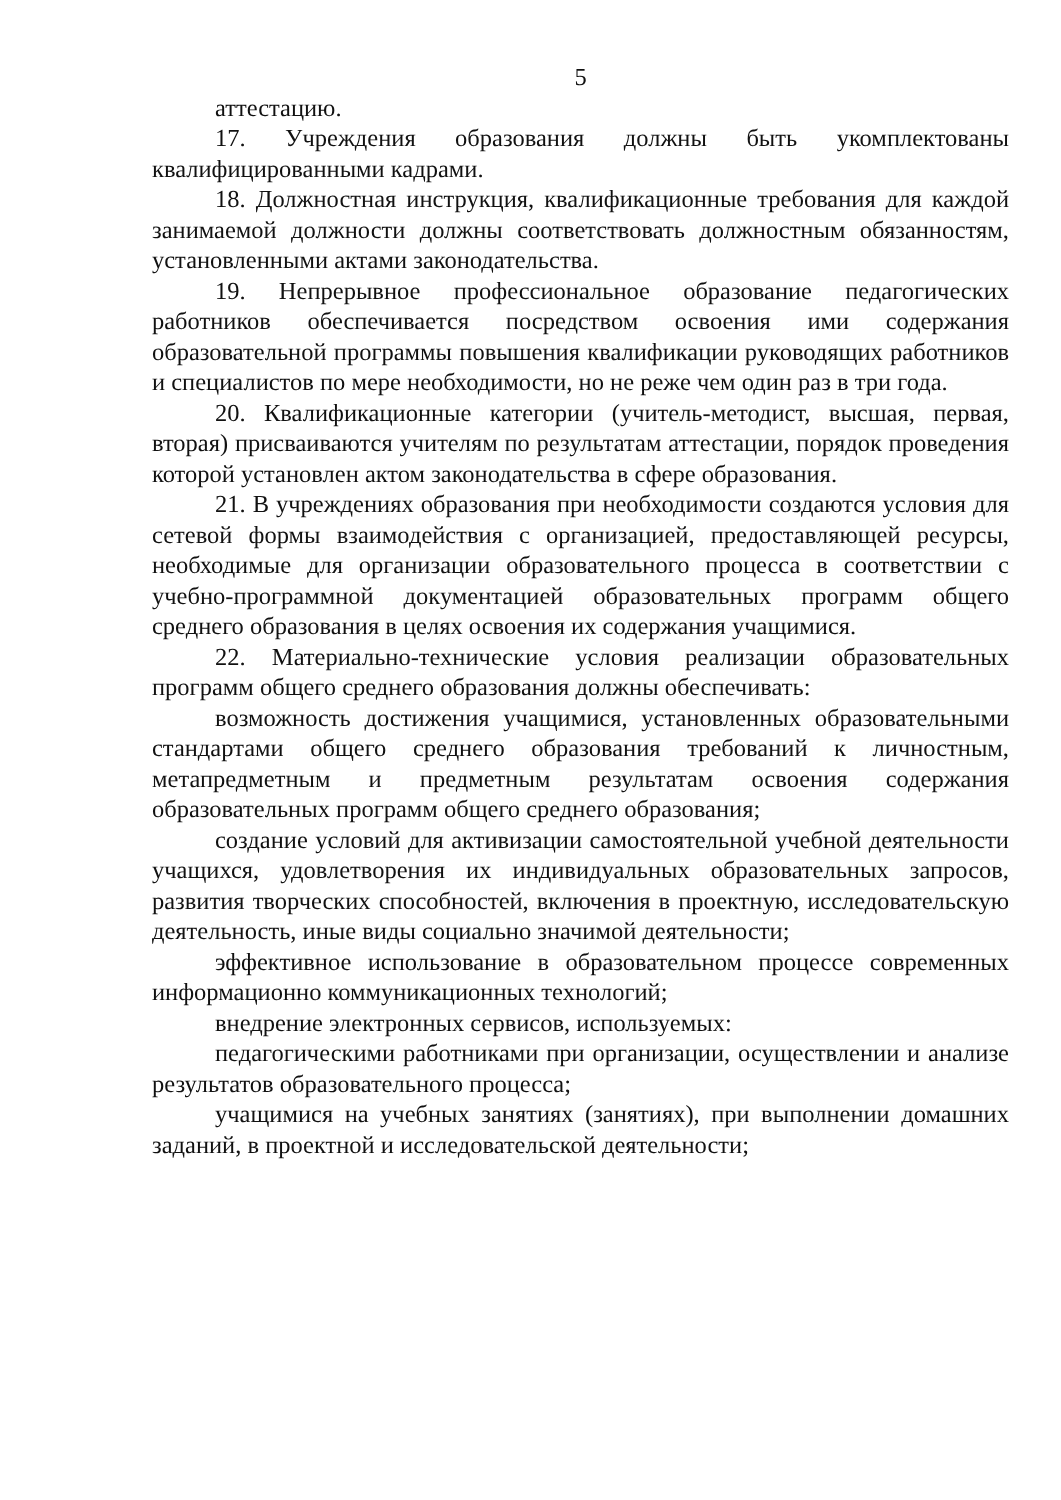5
аттестацию.
17. Учреждения образования должны быть укомплектованы квалифицированными кадрами.
18. Должностная инструкция, квалификационные требования для каждой занимаемой должности должны соответствовать должностным обязанностям, установленными актами законодательства.
19. Непрерывное профессиональное образование педагогических работников обеспечивается посредством освоения ими содержания образовательной программы повышения квалификации руководящих работников и специалистов по мере необходимости, но не реже чем один раз в три года.
20. Квалификационные категории (учитель-методист, высшая, первая, вторая) присваиваются учителям по результатам аттестации, порядок проведения которой установлен актом законодательства в сфере образования.
21. В учреждениях образования при необходимости создаются условия для сетевой формы взаимодействия с организацией, предоставляющей ресурсы, необходимые для организации образовательного процесса в соответствии с учебно-программной документацией образовательных программ общего среднего образования в целях освоения их содержания учащимися.
22. Материально-технические условия реализации образовательных программ общего среднего образования должны обеспечивать:
возможность достижения учащимися, установленных образовательными стандартами общего среднего образования требований к личностным, метапредметным и предметным результатам освоения содержания образовательных программ общего среднего образования;
создание условий для активизации самостоятельной учебной деятельности учащихся, удовлетворения их индивидуальных образовательных запросов, развития творческих способностей, включения в проектную, исследовательскую деятельность, иные виды социально значимой деятельности;
эффективное использование в образовательном процессе современных информационно коммуникационных технологий;
внедрение электронных сервисов, используемых:
педагогическими работниками при организации, осуществлении и анализе результатов образовательного процесса;
учащимися на учебных занятиях (занятиях), при выполнении домашних заданий, в проектной и исследовательской деятельности;